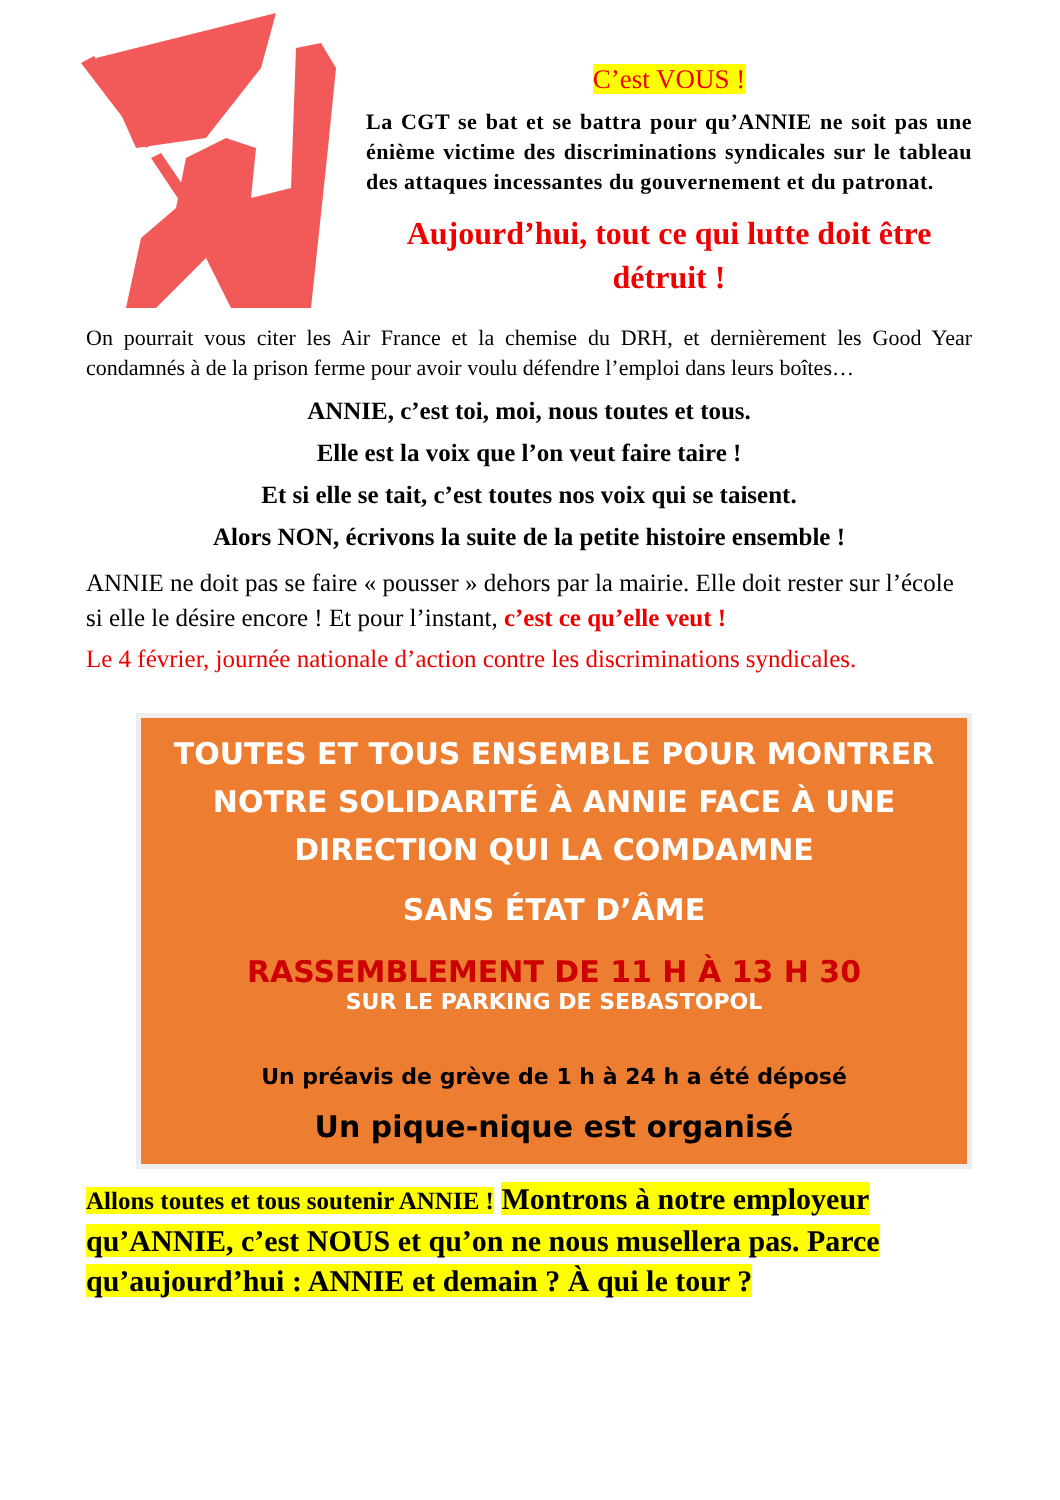C’est VOUS !
La CGT se bat et se battra pour qu’ANNIE ne soit pas une énième victime des discriminations syndicales sur le tableau des attaques incessantes du gouvernement et du patronat.
Aujourd’hui, tout ce qui lutte doit être détruit !
On pourrait vous citer les Air France et la chemise du DRH, et dernièrement les Good Year condamnés à de la prison ferme pour avoir voulu défendre l’emploi dans leurs boîtes…
ANNIE, c’est toi, moi, nous toutes et tous.
Elle est la voix que l’on veut faire taire !
Et si elle se tait, c’est toutes nos voix qui se taisent.
Alors NON, écrivons la suite de la petite histoire ensemble !
ANNIE ne doit pas se faire « pousser » dehors par la mairie. Elle doit rester sur l’école si elle le désire encore ! Et pour l’instant, c’est ce qu’elle veut !
Le 4 février, journée nationale d’action contre les discriminations syndicales.
TOUTES ET TOUS ENSEMBLE POUR MONTRER NOTRE SOLIDARITÉ À ANNIE FACE À UNE DIRECTION QUI LA COMDAMNE
SANS ÉTAT D’ÂME
RASSEMBLEMENT DE 11 H À 13 H 30
SUR LE PARKING DE SEBASTOPOL
Un préavis de grève de 1 h à 24 h a été déposé
Un pique-nique est organisé
Allons toutes et tous soutenir ANNIE ! Montrons à notre employeur qu’ANNIE, c’est NOUS et qu’on ne nous musellera pas. Parce qu’aujourd’hui : ANNIE et demain ? À qui le tour ?